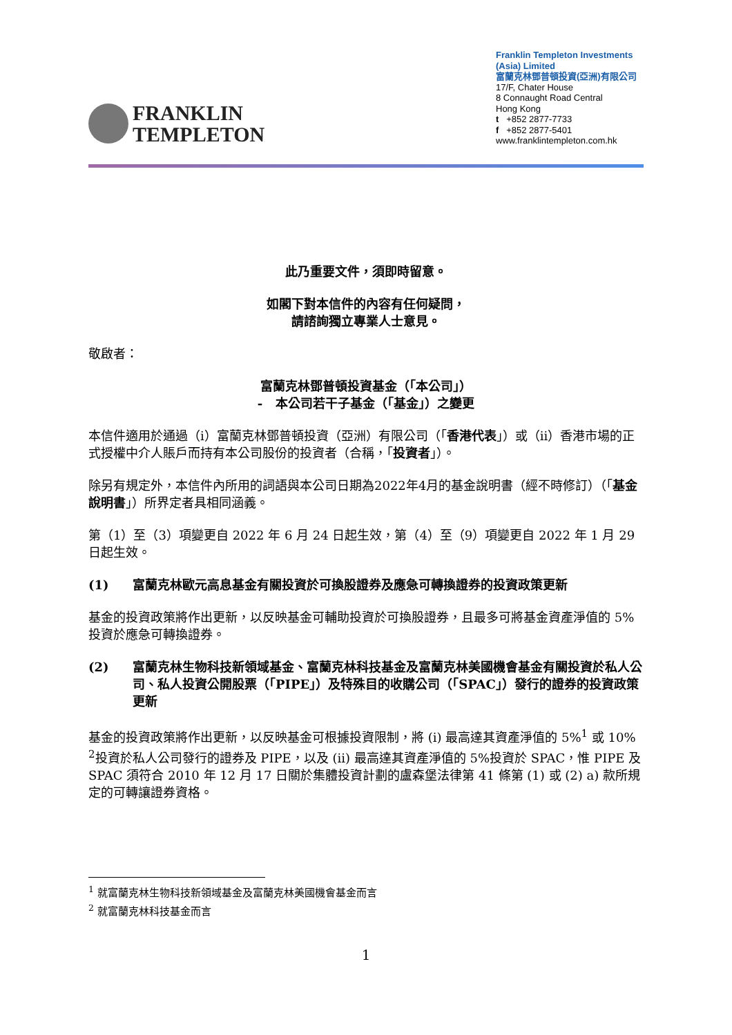FRANKLIN
TEMPLETON
Franklin Templeton Investments (Asia) Limited
富蘭克林鄧普頓投資(亞洲)有限公司
17/F, Chater House
8 Connaught Road Central
Hong Kong
t +852 2877-7733
f +852 2877-5401
www.franklintempleton.com.hk
此乃重要文件，須即時留意。
如閣下對本信件的內容有任何疑問，
請諮詢獨立專業人士意見。
敬啟者：
富蘭克林鄧普頓投資基金（「本公司」）
- 本公司若干子基金（「基金」）之變更
本信件適用於通過（i）富蘭克林鄧普頓投資（亞洲）有限公司（「香港代表」）或（ii）香港市場的正式授權中介人賬戶而持有本公司股份的投資者（合稱，「投資者」）。
除另有規定外，本信件內所用的詞語與本公司日期為2022年4月的基金說明書（經不時修訂）（「基金說明書」）所界定者具相同涵義。
第（1）至（3）項變更自 2022 年 6 月 24 日起生效，第（4）至（9）項變更自 2022 年 1 月 29 日起生效。
(1) 富蘭克林歐元高息基金有關投資於可換股證券及應急可轉換證券的投資政策更新
基金的投資政策將作出更新，以反映基金可輔助投資於可換股證券，且最多可將基金資產淨值的 5%投資於應急可轉換證券。
(2) 富蘭克林生物科技新領域基金、富蘭克林科技基金及富蘭克林美國機會基金有關投資於私人公司、私人投資公開股票（「PIPE」）及特殊目的收購公司（「SPAC」）發行的證券的投資政策更新
基金的投資政策將作出更新，以反映基金可根據投資限制，將 (i) 最高達其資產淨值的 5%<sup>1</sup> 或 10% <sup>2</sup>投資於私人公司發行的證券及 PIPE，以及 (ii) 最高達其資產淨值的 5%投資於 SPAC，惟 PIPE 及 SPAC 須符合 2010 年 12 月 17 日關於集體投資計劃的盧森堡法律第 41 條第 (1) 或 (2) a) 款所規定的可轉讓證券資格。
<sup>1</sup> 就富蘭克林生物科技新領域基金及富蘭克林美國機會基金而言
<sup>2</sup> 就富蘭克林科技基金而言
1